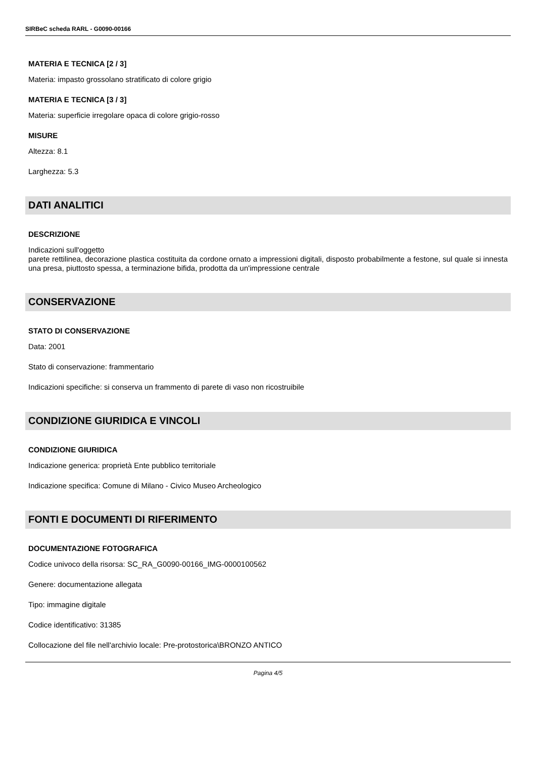SIRBeC scheda RARL - G0090-00166
MATERIA E TECNICA [2 / 3]
Materia: impasto grossolano stratificato di colore grigio
MATERIA E TECNICA [3 / 3]
Materia: superficie irregolare opaca di colore grigio-rosso
MISURE
Altezza: 8.1
Larghezza: 5.3
DATI ANALITICI
DESCRIZIONE
Indicazioni sull'oggetto
parete rettilinea, decorazione plastica costituita da cordone ornato a impressioni digitali, disposto probabilmente a festone, sul quale si innesta una presa, piuttosto spessa, a terminazione bifida, prodotta da un'impressione centrale
CONSERVAZIONE
STATO DI CONSERVAZIONE
Data: 2001
Stato di conservazione: frammentario
Indicazioni specifiche: si conserva un frammento di parete di vaso non ricostruibile
CONDIZIONE GIURIDICA E VINCOLI
CONDIZIONE GIURIDICA
Indicazione generica: proprietà Ente pubblico territoriale
Indicazione specifica: Comune di Milano - Civico Museo Archeologico
FONTI E DOCUMENTI DI RIFERIMENTO
DOCUMENTAZIONE FOTOGRAFICA
Codice univoco della risorsa: SC_RA_G0090-00166_IMG-0000100562
Genere: documentazione allegata
Tipo: immagine digitale
Codice identificativo: 31385
Collocazione del file nell'archivio locale: Pre-protostorica\BRONZO ANTICO
Pagina 4/5